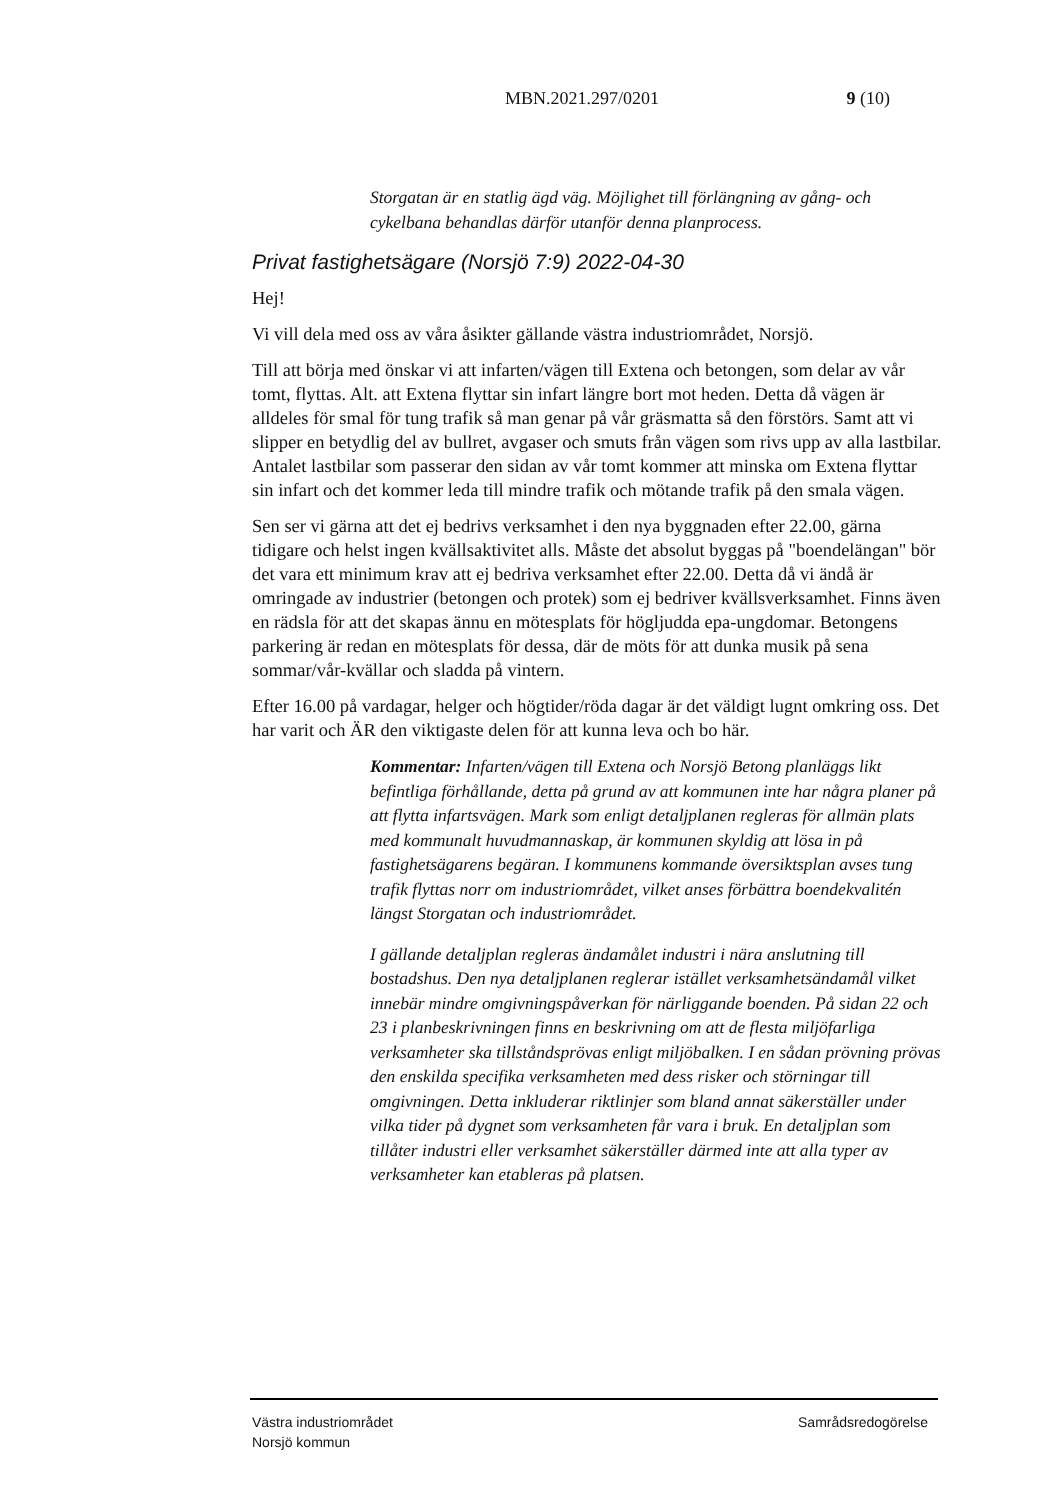MBN.2021.297/0201 9 (10)
Storgatan är en statlig ägd väg. Möjlighet till förlängning av gång- och cykelbana behandlas därför utanför denna planprocess.
Privat fastighetsägare (Norsjö 7:9) 2022-04-30
Hej!
Vi vill dela med oss av våra åsikter gällande västra industriområdet, Norsjö.
Till att börja med önskar vi att infarten/vägen till Extena och betongen, som delar av vår tomt, flyttas. Alt. att Extena flyttar sin infart längre bort mot heden. Detta då vägen är alldeles för smal för tung trafik så man genar på vår gräsmatta så den förstörs. Samt att vi slipper en betydlig del av bullret, avgaser och smuts från vägen som rivs upp av alla lastbilar. Antalet lastbilar som passerar den sidan av vår tomt kommer att minska om Extena flyttar sin infart och det kommer leda till mindre trafik och mötande trafik på den smala vägen.
Sen ser vi gärna att det ej bedrivs verksamhet i den nya byggnaden efter 22.00, gärna tidigare och helst ingen kvällsaktivitet alls. Måste det absolut byggas på "boendelängan" bör det vara ett minimum krav att ej bedriva verksamhet efter 22.00. Detta då vi ändå är omringade av industrier (betongen och protek) som ej bedriver kvällsverksamhet. Finns även en rädsla för att det skapas ännu en mötesplats för högljudda epa-ungdomar. Betongens parkering är redan en mötesplats för dessa, där de möts för att dunka musik på sena sommar/vår-kvällar och sladda på vintern.
Efter 16.00 på vardagar, helger och högtider/röda dagar är det väldigt lugnt omkring oss. Det har varit och ÄR den viktigaste delen för att kunna leva och bo här.
Kommentar: Infarten/vägen till Extena och Norsjö Betong planläggs likt befintliga förhållande, detta på grund av att kommunen inte har några planer på att flytta infartsvägen. Mark som enligt detaljplanen regleras för allmän plats med kommunalt huvudmannaskap, är kommunen skyldig att lösa in på fastighetsägarens begäran. I kommunens kommande översiktsplan avses tung trafik flyttas norr om industriområdet, vilket anses förbättra boendekvalitén längst Storgatan och industriområdet.
I gällande detaljplan regleras ändamålet industri i nära anslutning till bostadshus. Den nya detaljplanen reglerar istället verksamhetsändamål vilket innebär mindre omgivningspåverkan för närliggande boenden. På sidan 22 och 23 i planbeskrivningen finns en beskrivning om att de flesta miljöfarliga verksamheter ska tillståndsprövas enligt miljöbalken. I en sådan prövning prövas den enskilda specifika verksamheten med dess risker och störningar till omgivningen. Detta inkluderar riktlinjer som bland annat säkerställer under vilka tider på dygnet som verksamheten får vara i bruk. En detaljplan som tillåter industri eller verksamhet säkerställer därmed inte att alla typer av verksamheter kan etableras på platsen.
Västra industriområdet
Norsjö kommun
Samrådsredogörelse